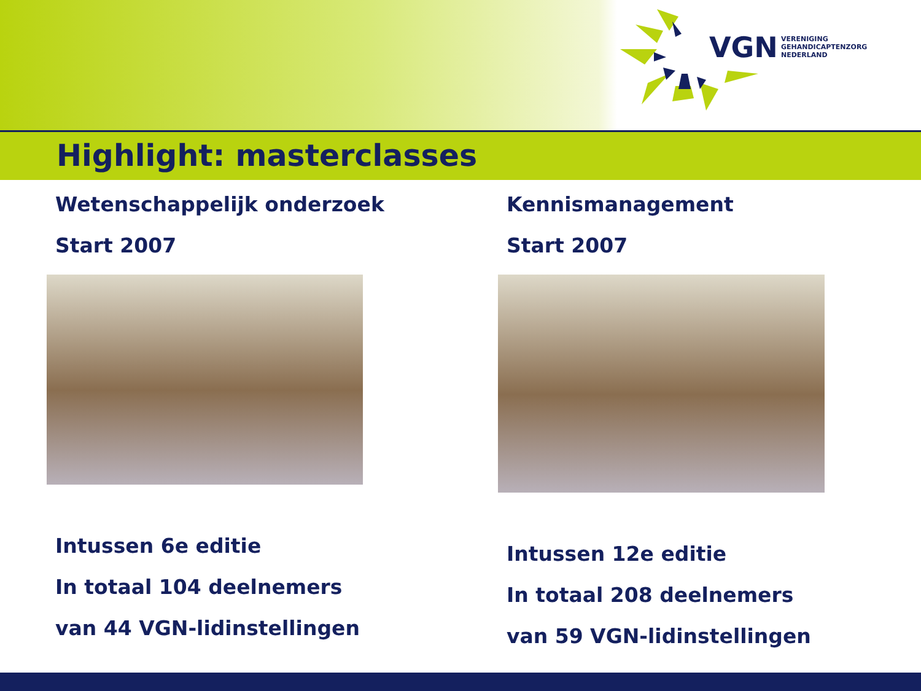VGN
VERENIGING
GEHANDICAPTENZORG
NEDERLAND
Highlight: masterclasses
Wetenschappelijk onderzoek
Start 2007
Intussen 6e editie
In totaal 104 deelnemers
van 44 VGN-lidinstellingen
Kennismanagement
Start 2007
Intussen 12e editie
In totaal 208 deelnemers
van 59 VGN-lidinstellingen